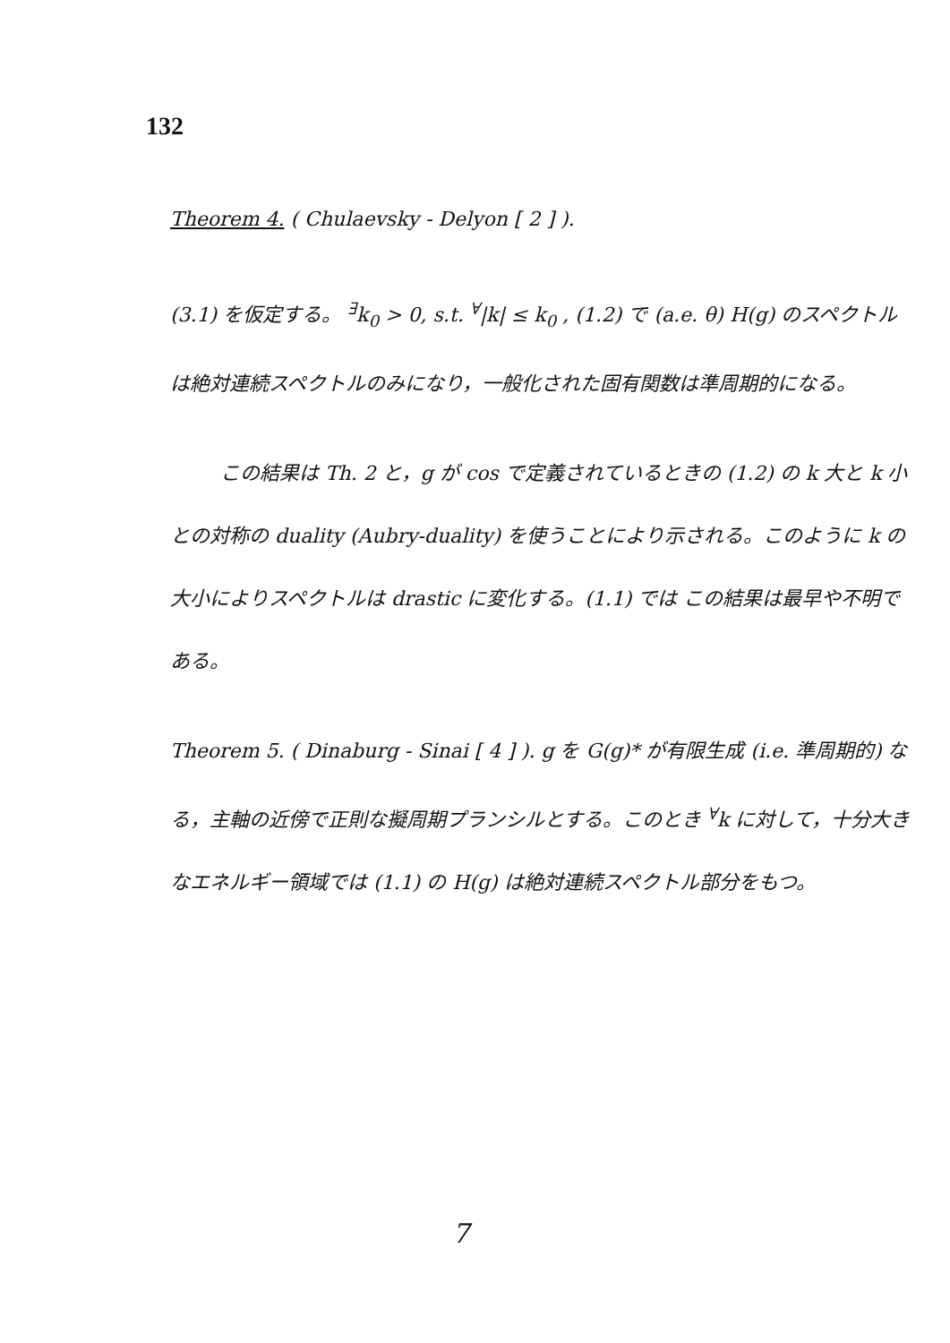132
Theorem 4. ( Chulaevsky - Delyon [ 2 ] ).
(3.1) を仮定する。 <sup>∃</sup>k<sub>0</sub> > 0, s.t. <sup>∀</sup>|k| ≤ k<sub>0</sub> , (1.2) で (a.e. θ) H(g) のスペクトルは絶対連続スペクトルのみになり，一般化された固有関数は準周期的になる。
この結果は Th. 2 と，g が cos で定義されているときの (1.2) の k 大と k 小との対称の duality (Aubry-duality) を使うことにより示される。このように k の大小によりスペクトルは drastic に変化する。(1.1) では この結果は最早や不明である。
Theorem 5. ( Dinaburg - Sinai [ 4 ] ). g を G(g)* が有限生成 (i.e. 準周期的) なる，主軸の近傍で正則な擬周期プランシルとする。このとき <sup>∀</sup>k に対して，十分大きなエネルギー領域では (1.1) の H(g) は絶対連続スペクトル部分をもつ。
7